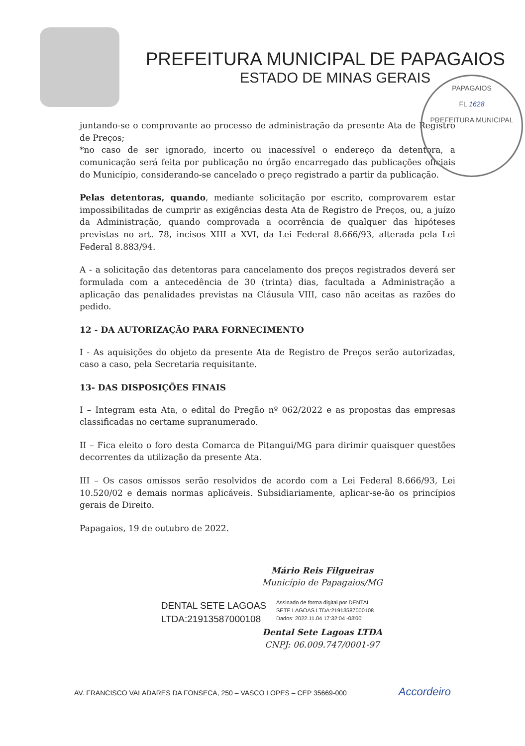PREFEITURA MUNICIPAL DE PAPAGAIOS
ESTADO DE MINAS GERAIS
PAPAGAIOS
FL 1628
PREFEITURA MUNICIPAL
juntando-se o comprovante ao processo de administração da presente Ata de Registro de Preços;
*no caso de ser ignorado, incerto ou inacessível o endereço da detentora, a comunicação será feita por publicação no órgão encarregado das publicações oficiais do Município, considerando-se cancelado o preço registrado a partir da publicação.
Pelas detentoras, quando, mediante solicitação por escrito, comprovarem estar impossibilitadas de cumprir as exigências desta Ata de Registro de Preços, ou, a juízo da Administração, quando comprovada a ocorrência de qualquer das hipóteses previstas no art. 78, incisos XIII a XVI, da Lei Federal 8.666/93, alterada pela Lei Federal 8.883/94.
A - a solicitação das detentoras para cancelamento dos preços registrados deverá ser formulada com a antecedência de 30 (trinta) dias, facultada a Administração a aplicação das penalidades previstas na Cláusula VIII, caso não aceitas as razões do pedido.
12 - DA AUTORIZAÇÃO PARA FORNECIMENTO
I - As aquisições do objeto da presente Ata de Registro de Preços serão autorizadas, caso a caso, pela Secretaria requisitante.
13- DAS DISPOSIÇÕES FINAIS
I – Integram esta Ata, o edital do Pregão nº 062/2022 e as propostas das empresas classificadas no certame supranumerado.
II – Fica eleito o foro desta Comarca de Pitangui/MG para dirimir quaisquer questões decorrentes da utilização da presente Ata.
III – Os casos omissos serão resolvidos de acordo com a Lei Federal 8.666/93, Lei 10.520/02 e demais normas aplicáveis. Subsidiariamente, aplicar-se-ão os princípios gerais de Direito.
Papagaios, 19 de outubro de 2022.
Mário Reis Filgueiras
Município de Papagaios/MG
DENTAL SETE LAGOAS
LTDA:21913587000108
Assinado de forma digital por DENTAL
SETE LAGOAS LTDA:21913587000108
Dados: 2022.11.04 17:32:04 -03'00'
Dental Sete Lagoas LTDA
CNPJ: 06.009.747/0001-97
AV. FRANCISCO VALADARES DA FONSECA, 250 – VASCO LOPES – CEP 35669-000 Accordeiro